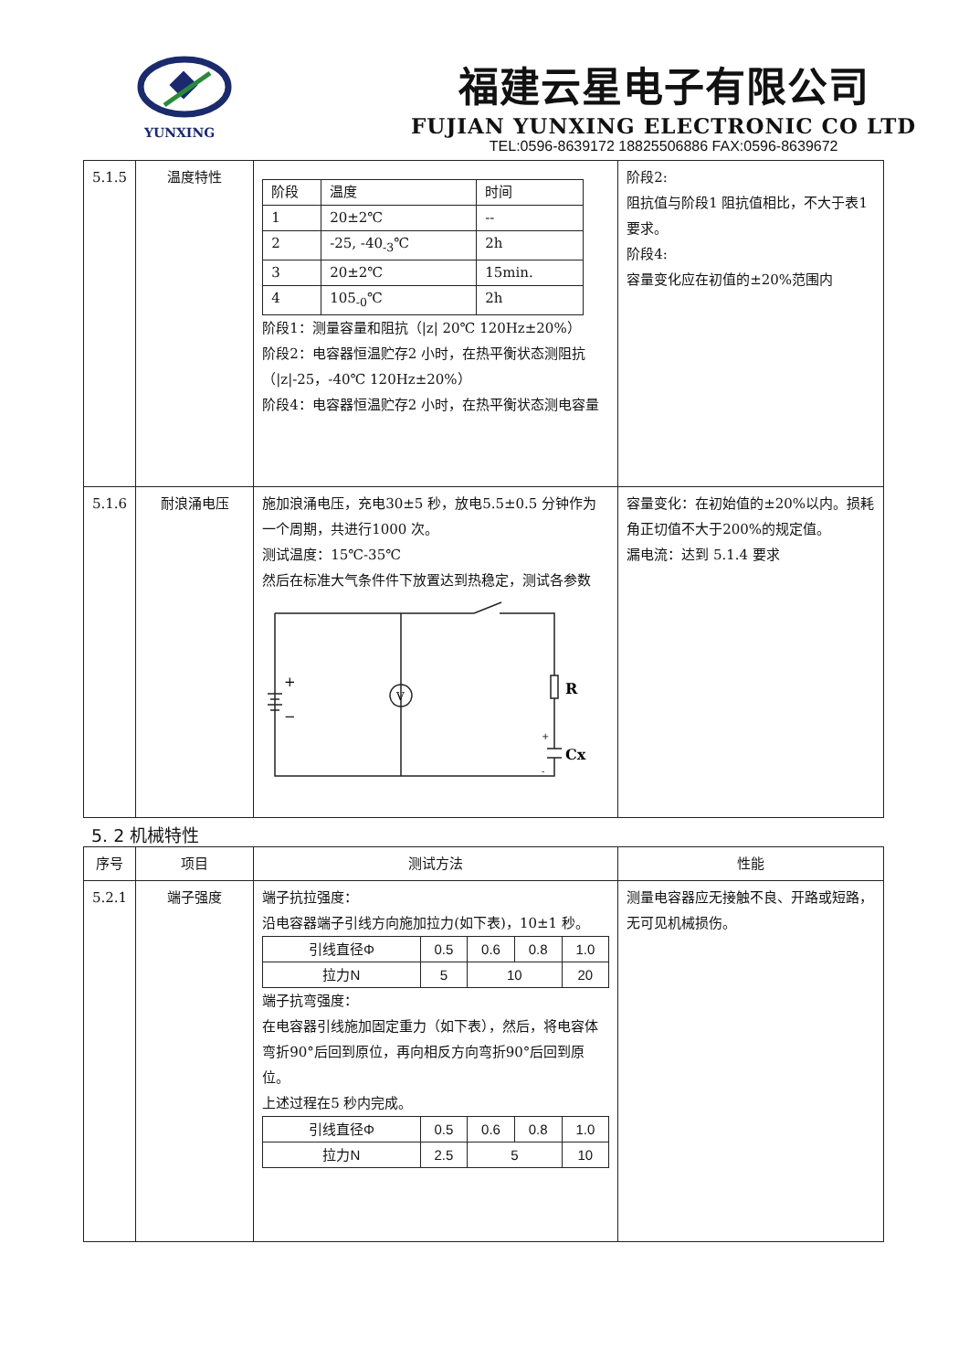YUNXING
福建云星电子有限公司
FUJIAN YUNXING ELECTRONIC CO LTD
TEL:0596-8639172 18825506886 FAX:0596-8639672
| 5.1.5 | 温度特性 | / 阶段 / 温度 / 时间 / / 1 / 20±2℃ / -- / / 2 / -25, -40<sub>-3</sub>℃ / 2h / / 3 / 20±2℃ / 15min. / / 4 / 105<sub>-0</sub>℃ / 2h / 阶段1：测量容量和阻抗（/z/ 20℃ 120Hz±20%） 阶段2：电容器恒温贮存2 小时，在热平衡状态测阻抗（/z/-25，-40℃ 120Hz±20%） 阶段4：电容器恒温贮存2 小时，在热平衡状态测电容量 | 阶段2: 阻抗值与阶段1 阻抗值相比，不大于表1 要求。 阶段4: 容量变化应在初值的±20%范围内 |
| 5.1.6 | 耐浪涌电压 | 施加浪涌电压，充电30±5 秒，放电5.5±0.5 分钟作为一个周期，共进行1000 次。 测试温度：15℃-35℃ 然后在标准大气条件件下放置达到热稳定，测试各参数 R Cx V + − + - | 容量变化：在初始值的±20%以内。损耗角正切值不大于200%的规定值。 漏电流：达到 5.1.4 要求 |
5. 2 机械特性
| 序号 | 项目 | 测试方法 | 性能 |
| --- | --- | --- | --- |
| 5.2.1 | 端子强度 | 端子抗拉强度： 沿电容器端子引线方向施加拉力(如下表)，10±1 秒。 / 引线直径Φ / 0.5 / 0.6 / 0.8 / 1.0 / / 拉力N / 5 / 10 / / 20 / 端子抗弯强度： 在电容器引线施加固定重力（如下表），然后，将电容体弯折90°后回到原位，再向相反方向弯折90°后回到原位。 上述过程在5 秒内完成。 / 引线直径Φ / 0.5 / 0.6 / 0.8 / 1.0 / / 拉力N / 2.5 / 5 / / 10 / | 测量电容器应无接触不良、开路或短路，无可见机械损伤。 |